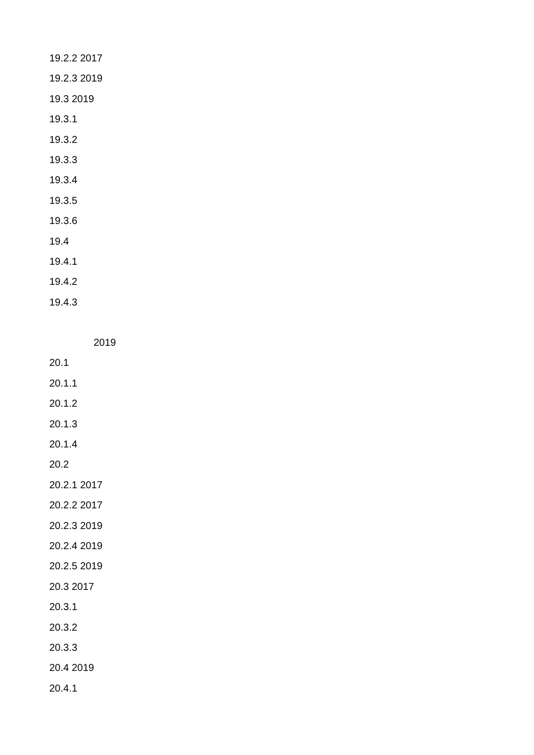19.2.2 2017
19.2.3 2019
19.3 2019
19.3.1
19.3.2
19.3.3
19.3.4
19.3.5
19.3.6
19.4
19.4.1
19.4.2
19.4.3
2019
20.1
20.1.1
20.1.2
20.1.3
20.1.4
20.2
20.2.1 2017
20.2.2 2017
20.2.3 2019
20.2.4 2019
20.2.5 2019
20.3 2017
20.3.1
20.3.2
20.3.3
20.4 2019
20.4.1